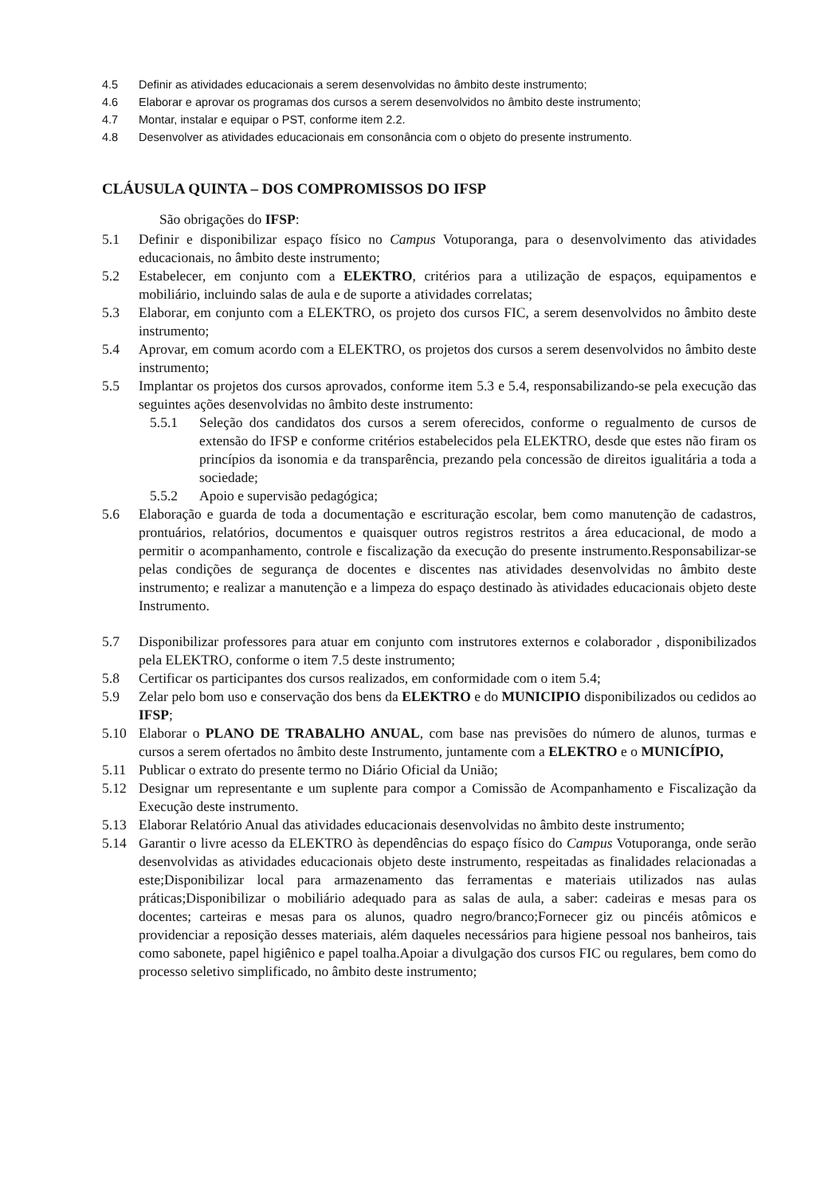4.5 Definir as atividades educacionais a serem desenvolvidas no âmbito deste instrumento;
4.6 Elaborar e aprovar os programas dos cursos a serem desenvolvidos no âmbito deste instrumento;
4.7 Montar, instalar e equipar o PST, conforme item 2.2.
4.8 Desenvolver as atividades educacionais em consonância com o objeto do presente instrumento.
CLÁUSULA QUINTA – DOS COMPROMISSOS DO IFSP
São obrigações do IFSP:
5.1 Definir e disponibilizar espaço físico no Campus Votuporanga, para o desenvolvimento das atividades educacionais, no âmbito deste instrumento;
5.2 Estabelecer, em conjunto com a ELEKTRO, critérios para a utilização de espaços, equipamentos e mobiliário, incluindo salas de aula e de suporte a atividades correlatas;
5.3 Elaborar, em conjunto com a ELEKTRO, os projeto dos cursos FIC, a serem desenvolvidos no âmbito deste instrumento;
5.4 Aprovar, em comum acordo com a ELEKTRO, os projetos dos cursos a serem desenvolvidos no âmbito deste instrumento;
5.5 Implantar os projetos dos cursos aprovados, conforme item 5.3 e 5.4, responsabilizando-se pela execução das seguintes ações desenvolvidas no âmbito deste instrumento:
5.5.1 Seleção dos candidatos dos cursos a serem oferecidos, conforme o regualmento de cursos de extensão do IFSP e conforme critérios estabelecidos pela ELEKTRO, desde que estes não firam os princípios da isonomia e da transparência, prezando pela concessão de direitos igualitária a toda a sociedade;
5.5.2 Apoio e supervisão pedagógica;
5.6 Elaboração e guarda de toda a documentação e escrituração escolar, bem como manutenção de cadastros, prontuários, relatórios, documentos e quaisquer outros registros restritos a área educacional, de modo a permitir o acompanhamento, controle e fiscalização da execução do presente instrumento.Responsabilizar-se pelas condições de segurança de docentes e discentes nas atividades desenvolvidas no âmbito deste instrumento; e realizar a manutenção e a limpeza do espaço destinado às atividades educacionais objeto deste Instrumento.
5.7 Disponibilizar professores para atuar em conjunto com instrutores externos e colaborador , disponibilizados pela ELEKTRO, conforme o item 7.5 deste instrumento;
5.8 Certificar os participantes dos cursos realizados, em conformidade com o item 5.4;
5.9 Zelar pelo bom uso e conservação dos bens da ELEKTRO e do MUNICIPIO disponibilizados ou cedidos ao IFSP;
5.10 Elaborar o PLANO DE TRABALHO ANUAL, com base nas previsões do número de alunos, turmas e cursos a serem ofertados no âmbito deste Instrumento, juntamente com a ELEKTRO e o MUNICÍPIO,
5.11 Publicar o extrato do presente termo no Diário Oficial da União;
5.12 Designar um representante e um suplente para compor a Comissão de Acompanhamento e Fiscalização da Execução deste instrumento.
5.13 Elaborar Relatório Anual das atividades educacionais desenvolvidas no âmbito deste instrumento;
5.14 Garantir o livre acesso da ELEKTRO às dependências do espaço físico do Campus Votuporanga, onde serão desenvolvidas as atividades educacionais objeto deste instrumento, respeitadas as finalidades relacionadas a este;Disponibilizar local para armazenamento das ferramentas e materiais utilizados nas aulas práticas;Disponibilizar o mobiliário adequado para as salas de aula, a saber: cadeiras e mesas para os docentes; carteiras e mesas para os alunos, quadro negro/branco;Fornecer giz ou pincéis atômicos e providenciar a reposição desses materiais, além daqueles necessários para higiene pessoal nos banheiros, tais como sabonete, papel higiênico e papel toalha.Apoiar a divulgação dos cursos FIC ou regulares, bem como do processo seletivo simplificado, no âmbito deste instrumento;